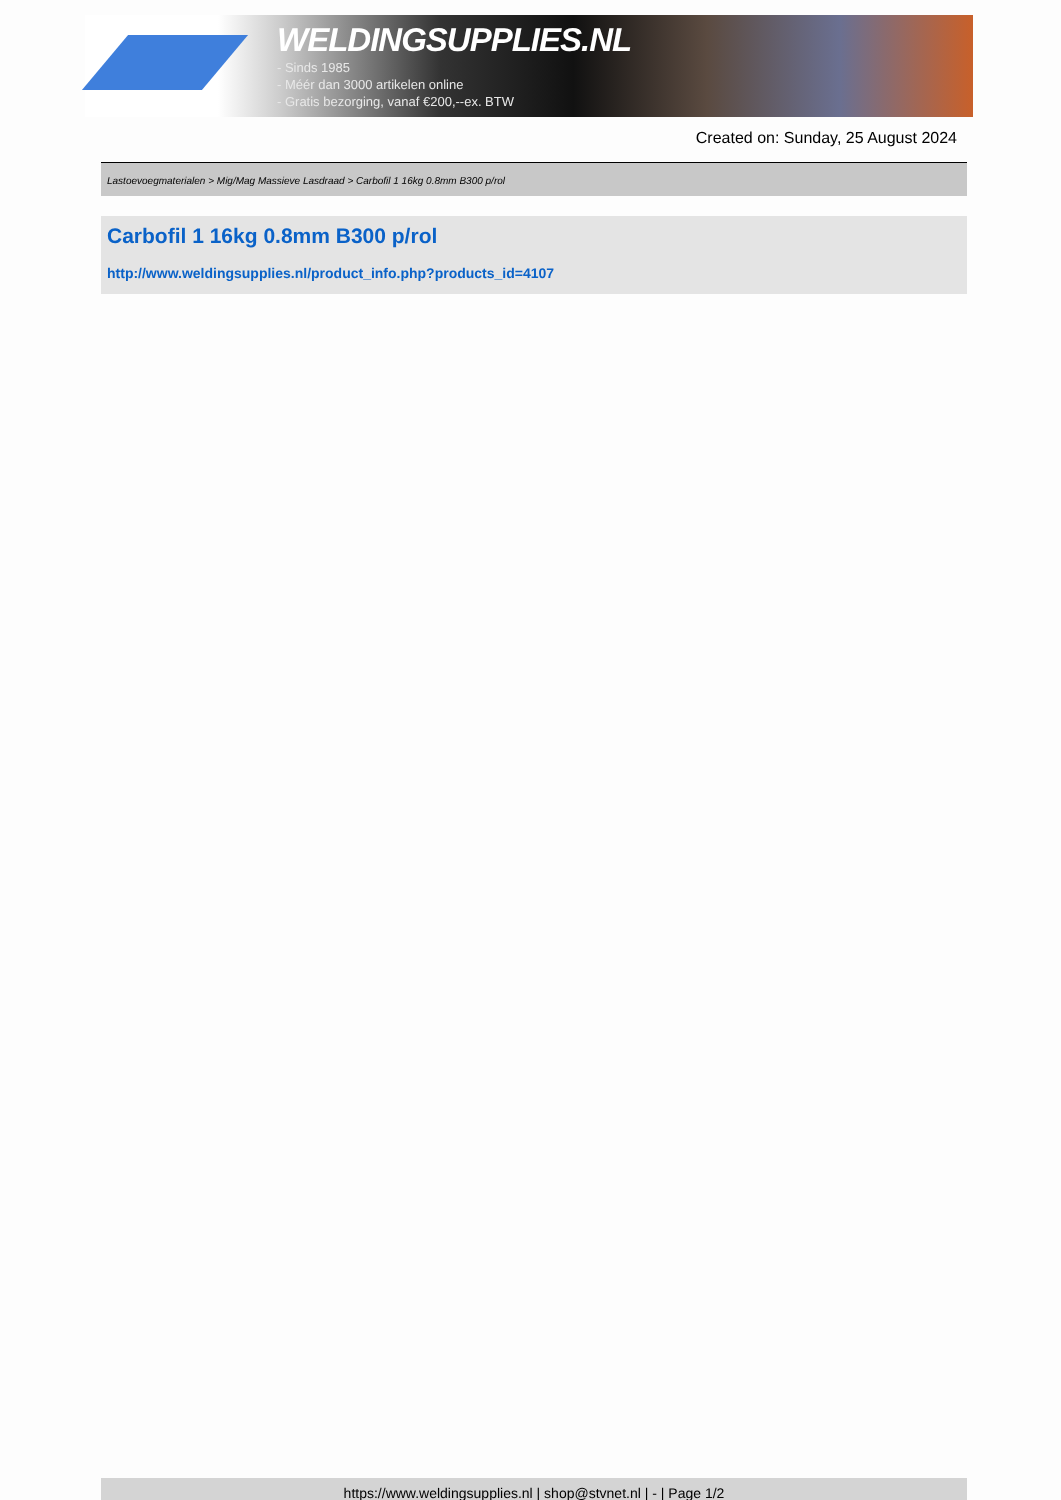WELDINGSUPPLIES.NL
- Sinds 1985
- Méér dan 3000 artikelen online
- Gratis bezorging, vanaf €200,--ex. BTW
Created on: Sunday, 25 August 2024
Lastoevoegmaterialen > Mig/Mag Massieve Lasdraad > Carbofil 1 16kg 0.8mm B300 p/rol
Carbofil 1 16kg 0.8mm B300 p/rol
http://www.weldingsupplies.nl/product_info.php?products_id=4107
https://www.weldingsupplies.nl | shop@stvnet.nl | - | Page 1/2